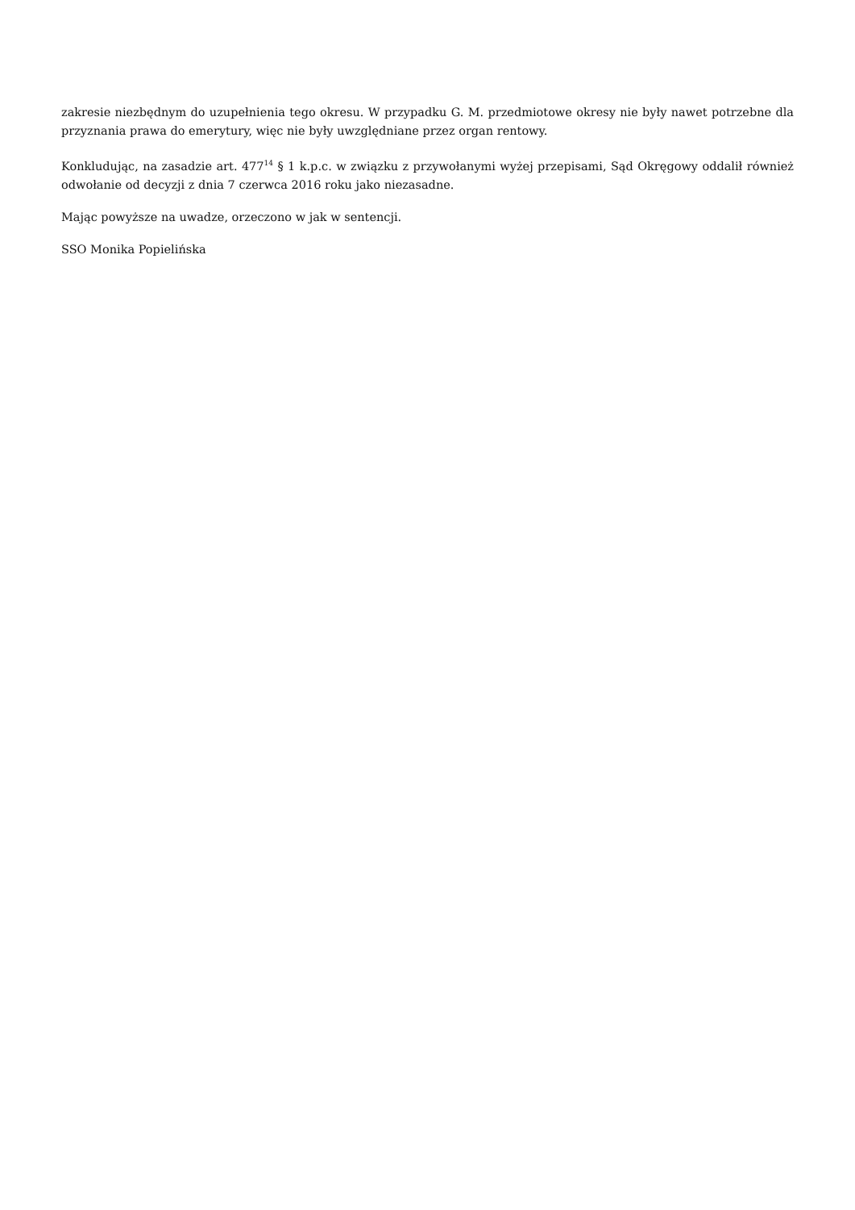zakresie niezbędnym do uzupełnienia tego okresu. W przypadku G. M. przedmiotowe okresy nie były nawet potrzebne dla przyznania prawa do emerytury, więc nie były uwzględniane przez organ rentowy.
Konkludując, na zasadzie art. 477<sup>14</sup> § 1 k.p.c. w związku z przywołanymi wyżej przepisami, Sąd Okręgowy oddalił również odwołanie od decyzji z dnia 7 czerwca 2016 roku jako niezasadne.
Mając powyższe na uwadze, orzeczono w jak w sentencji.
SSO Monika Popielińska